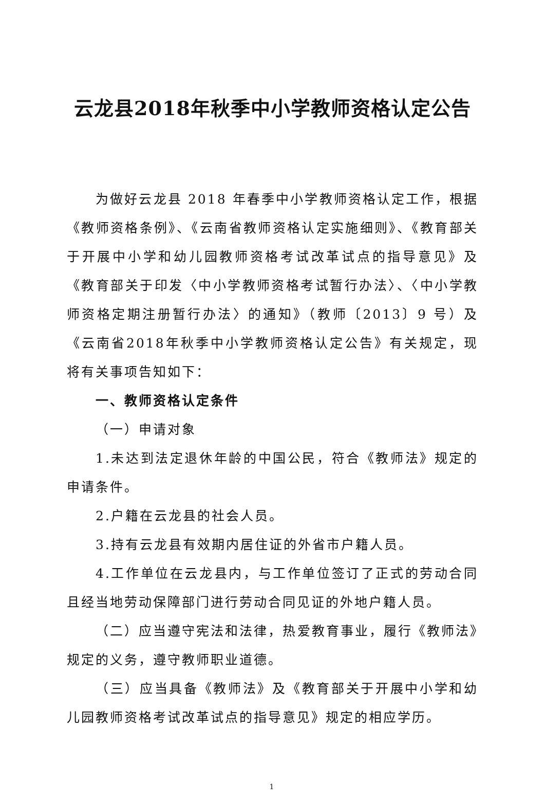云龙县2018年秋季中小学教师资格认定公告
为做好云龙县 2018 年春季中小学教师资格认定工作，根据《教师资格条例》、《云南省教师资格认定实施细则》、《教育部关于开展中小学和幼儿园教师资格考试改革试点的指导意见》及《教育部关于印发〈中小学教师资格考试暂行办法〉、〈中小学教师资格定期注册暂行办法〉的通知》（教师〔2013〕9 号）及《云南省2018年秋季中小学教师资格认定公告》有关规定，现将有关事项告知如下：
一、教师资格认定条件
（一）申请对象
1.未达到法定退休年龄的中国公民，符合《教师法》规定的申请条件。
2.户籍在云龙县的社会人员。
3.持有云龙县有效期内居住证的外省市户籍人员。
4.工作单位在云龙县内，与工作单位签订了正式的劳动合同且经当地劳动保障部门进行劳动合同见证的外地户籍人员。
（二）应当遵守宪法和法律，热爱教育事业，履行《教师法》规定的义务，遵守教师职业道德。
（三）应当具备《教师法》及《教育部关于开展中小学和幼儿园教师资格考试改革试点的指导意见》规定的相应学历。
1